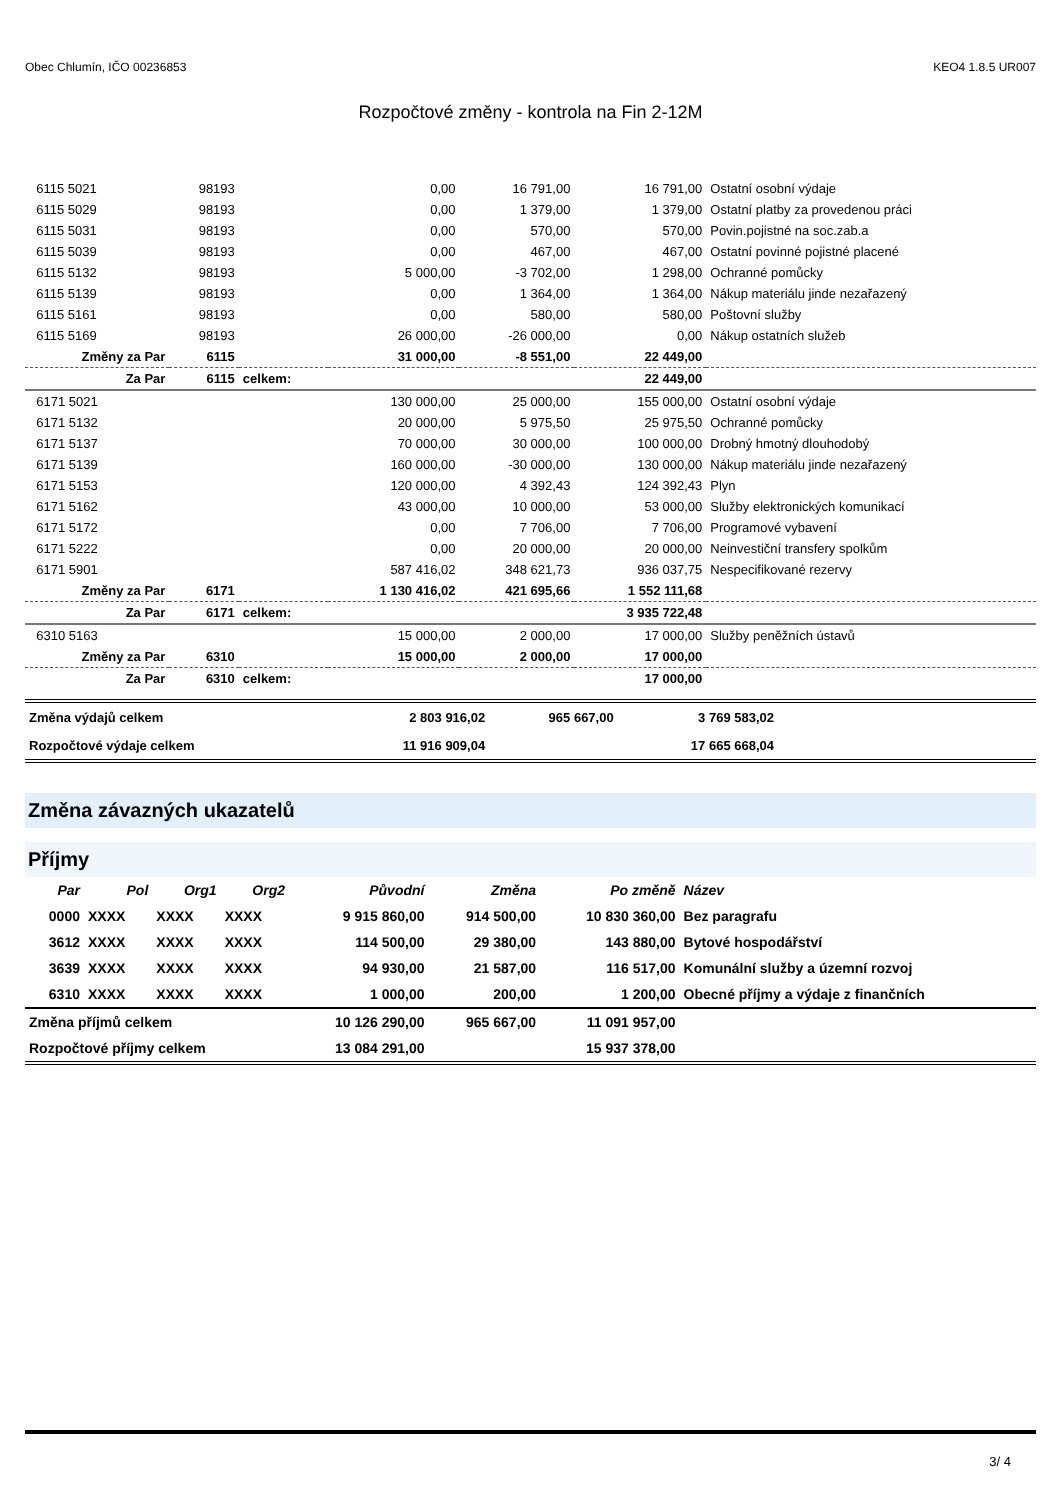Obec Chlumín, IČO 00236853 KEO4 1.8.5 UR007
Rozpočtové změny - kontrola na Fin 2-12M
| 6115 5021 | 98193 | | 0,00 | 16 791,00 | 16 791,00 | Ostatní osobní výdaje |
| 6115 5029 | 98193 | | 0,00 | 1 379,00 | 1 379,00 | Ostatní platby za provedenou práci |
| 6115 5031 | 98193 | | 0,00 | 570,00 | 570,00 | Povin.pojistné na soc.zab.a |
| 6115 5039 | 98193 | | 0,00 | 467,00 | 467,00 | Ostatní povinné pojistné placené |
| 6115 5132 | 98193 | | 5 000,00 | -3 702,00 | 1 298,00 | Ochranné pomůcky |
| 6115 5139 | 98193 | | 0,00 | 1 364,00 | 1 364,00 | Nákup materiálu jinde nezařazený |
| 6115 5161 | 98193 | | 0,00 | 580,00 | 580,00 | Poštovní služby |
| 6115 5169 | 98193 | | 26 000,00 | -26 000,00 | 0,00 | Nákup ostatních služeb |
| Změny za Par | 6115 | | 31 000,00 | -8 551,00 | 22 449,00 | |
| Za Par | 6115 | celkem: | | | 22 449,00 | |
| 6171 5021 | | | 130 000,00 | 25 000,00 | 155 000,00 | Ostatní osobní výdaje |
| 6171 5132 | | | 20 000,00 | 5 975,50 | 25 975,50 | Ochranné pomůcky |
| 6171 5137 | | | 70 000,00 | 30 000,00 | 100 000,00 | Drobný hmotný dlouhodobý |
| 6171 5139 | | | 160 000,00 | -30 000,00 | 130 000,00 | Nákup materiálu jinde nezařazený |
| 6171 5153 | | | 120 000,00 | 4 392,43 | 124 392,43 | Plyn |
| 6171 5162 | | | 43 000,00 | 10 000,00 | 53 000,00 | Služby elektronických komunikací |
| 6171 5172 | | | 0,00 | 7 706,00 | 7 706,00 | Programové vybavení |
| 6171 5222 | | | 0,00 | 20 000,00 | 20 000,00 | Neinvestiční transfery spolkům |
| 6171 5901 | | | 587 416,02 | 348 621,73 | 936 037,75 | Nespecifikované rezervy |
| Změny za Par | 6171 | | 1 130 416,02 | 421 695,66 | 1 552 111,68 | |
| Za Par | 6171 | celkem: | | | 3 935 722,48 | |
| 6310 5163 | | | 15 000,00 | 2 000,00 | 17 000,00 | Služby peněžních ústavů |
| Změny za Par | 6310 | | 15 000,00 | 2 000,00 | 17 000,00 | |
| Za Par | 6310 | celkem: | | | 17 000,00 | |
| Změna výdajů celkem | 2 803 916,02 | 965 667,00 | 3 769 583,02 | |
| Rozpočtové výdaje celkem | 11 916 909,04 | | 17 665 668,04 | |
Změna závazných ukazatelů
Příjmy
| Par | Pol | Org1 | Org2 | Původní | Změna | Po změně | Název |
| --- | --- | --- | --- | --- | --- | --- | --- |
| 0000 | XXXX | XXXX | XXXX | 9 915 860,00 | 914 500,00 | 10 830 360,00 | Bez paragrafu |
| 3612 | XXXX | XXXX | XXXX | 114 500,00 | 29 380,00 | 143 880,00 | Bytové hospodářství |
| 3639 | XXXX | XXXX | XXXX | 94 930,00 | 21 587,00 | 116 517,00 | Komunální služby a územní rozvoj |
| 6310 | XXXX | XXXX | XXXX | 1 000,00 | 200,00 | 1 200,00 | Obecné příjmy a výdaje z finančních |
| Změna příjmů celkem | | | | 10 126 290,00 | 965 667,00 | 11 091 957,00 | |
| Rozpočtové příjmy celkem | | | | 13 084 291,00 | | 15 937 378,00 | |
3/ 4